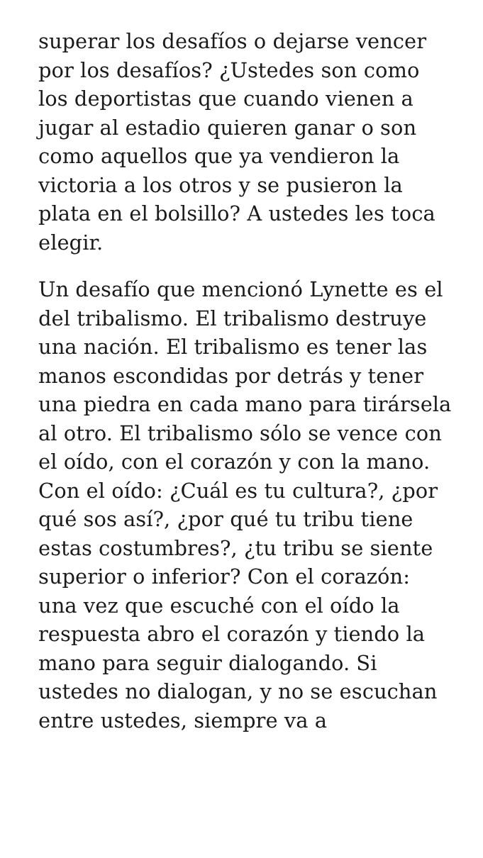superar los desafíos o dejarse vencer por los desafíos? ¿Ustedes son como los deportistas que cuando vienen a jugar al estadio quieren ganar o son como aquellos que ya vendieron la victoria a los otros y se pusieron la plata en el bolsillo? A ustedes les toca elegir.
Un desafío que mencionó Lynette es el del tribalismo. El tribalismo destruye una nación. El tribalismo es tener las manos escondidas por detrás y tener una piedra en cada mano para tirársela al otro. El tribalismo sólo se vence con el oído, con el corazón y con la mano. Con el oído: ¿Cuál es tu cultura?, ¿por qué sos así?, ¿por qué tu tribu tiene estas costumbres?, ¿tu tribu se siente superior o inferior? Con el corazón: una vez que escuché con el oído la respuesta abro el corazón y tiendo la mano para seguir dialogando. Si ustedes no dialogan, y no se escuchan entre ustedes, siempre va a